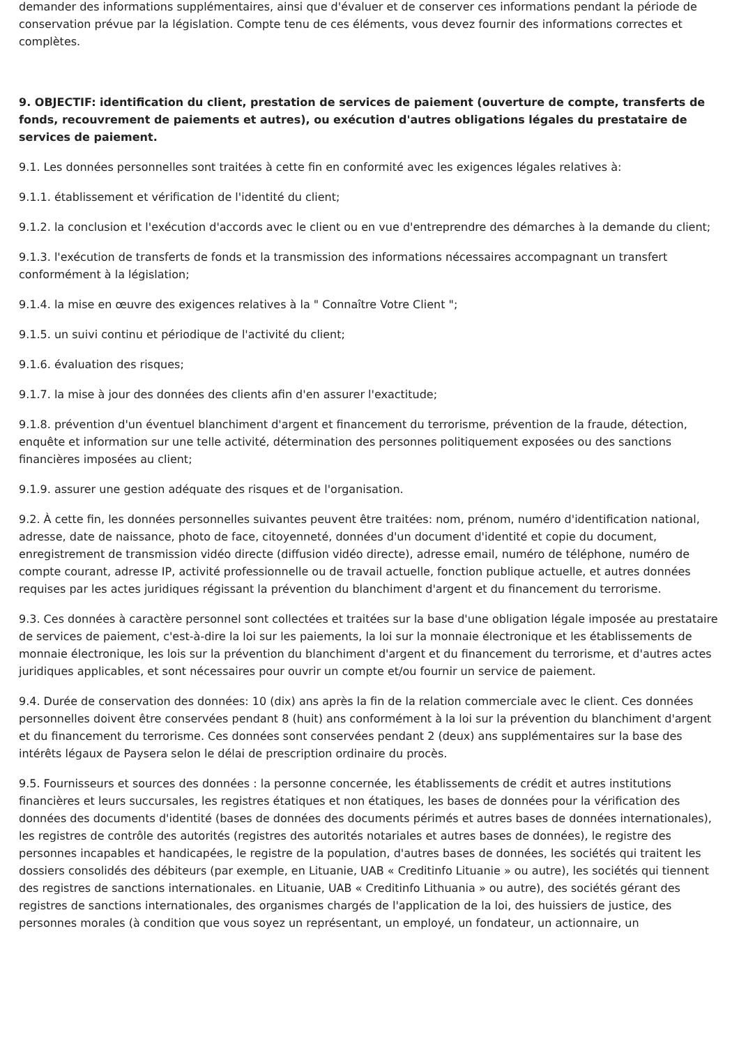demander des informations supplémentaires, ainsi que d'évaluer et de conserver ces informations pendant la période de conservation prévue par la législation. Compte tenu de ces éléments, vous devez fournir des informations correctes et complètes.
9. OBJECTIF: identification du client, prestation de services de paiement (ouverture de compte, transferts de fonds, recouvrement de paiements et autres), ou exécution d'autres obligations légales du prestataire de services de paiement.
9.1. Les données personnelles sont traitées à cette fin en conformité avec les exigences légales relatives à:
9.1.1. établissement et vérification de l'identité du client;
9.1.2. la conclusion et l'exécution d'accords avec le client ou en vue d'entreprendre des démarches à la demande du client;
9.1.3. l'exécution de transferts de fonds et la transmission des informations nécessaires accompagnant un transfert conformément à la législation;
9.1.4. la mise en œuvre des exigences relatives à la " Connaître Votre Client ";
9.1.5. un suivi continu et périodique de l'activité du client;
9.1.6. évaluation des risques;
9.1.7. la mise à jour des données des clients afin d'en assurer l'exactitude;
9.1.8. prévention d'un éventuel blanchiment d'argent et financement du terrorisme, prévention de la fraude, détection, enquête et information sur une telle activité, détermination des personnes politiquement exposées ou des sanctions financières imposées au client;
9.1.9. assurer une gestion adéquate des risques et de l'organisation.
9.2. À cette fin, les données personnelles suivantes peuvent être traitées: nom, prénom, numéro d'identification national, adresse, date de naissance, photo de face, citoyenneté, données d'un document d'identité et copie du document, enregistrement de transmission vidéo directe (diffusion vidéo directe), adresse email, numéro de téléphone, numéro de compte courant, adresse IP, activité professionnelle ou de travail actuelle, fonction publique actuelle, et autres données requises par les actes juridiques régissant la prévention du blanchiment d'argent et du financement du terrorisme.
9.3. Ces données à caractère personnel sont collectées et traitées sur la base d'une obligation légale imposée au prestataire de services de paiement, c'est-à-dire la loi sur les paiements, la loi sur la monnaie électronique et les établissements de monnaie électronique, les lois sur la prévention du blanchiment d'argent et du financement du terrorisme, et d'autres actes juridiques applicables, et sont nécessaires pour ouvrir un compte et/ou fournir un service de paiement.
9.4. Durée de conservation des données: 10 (dix) ans après la fin de la relation commerciale avec le client. Ces données personnelles doivent être conservées pendant 8 (huit) ans conformément à la loi sur la prévention du blanchiment d'argent et du financement du terrorisme. Ces données sont conservées pendant 2 (deux) ans supplémentaires sur la base des intérêts légaux de Paysera selon le délai de prescription ordinaire du procès.
9.5. Fournisseurs et sources des données : la personne concernée, les établissements de crédit et autres institutions financières et leurs succursales, les registres étatiques et non étatiques, les bases de données pour la vérification des données des documents d'identité (bases de données des documents périmés et autres bases de données internationales), les registres de contrôle des autorités (registres des autorités notariales et autres bases de données), le registre des personnes incapables et handicapées, le registre de la population, d'autres bases de données, les sociétés qui traitent les dossiers consolidés des débiteurs (par exemple, en Lituanie, UAB « Creditinfo Lituanie » ou autre), les sociétés qui tiennent des registres de sanctions internationales. en Lituanie, UAB « Creditinfo Lithuania » ou autre), des sociétés gérant des registres de sanctions internationales, des organismes chargés de l'application de la loi, des huissiers de justice, des personnes morales (à condition que vous soyez un représentant, un employé, un fondateur, un actionnaire, un